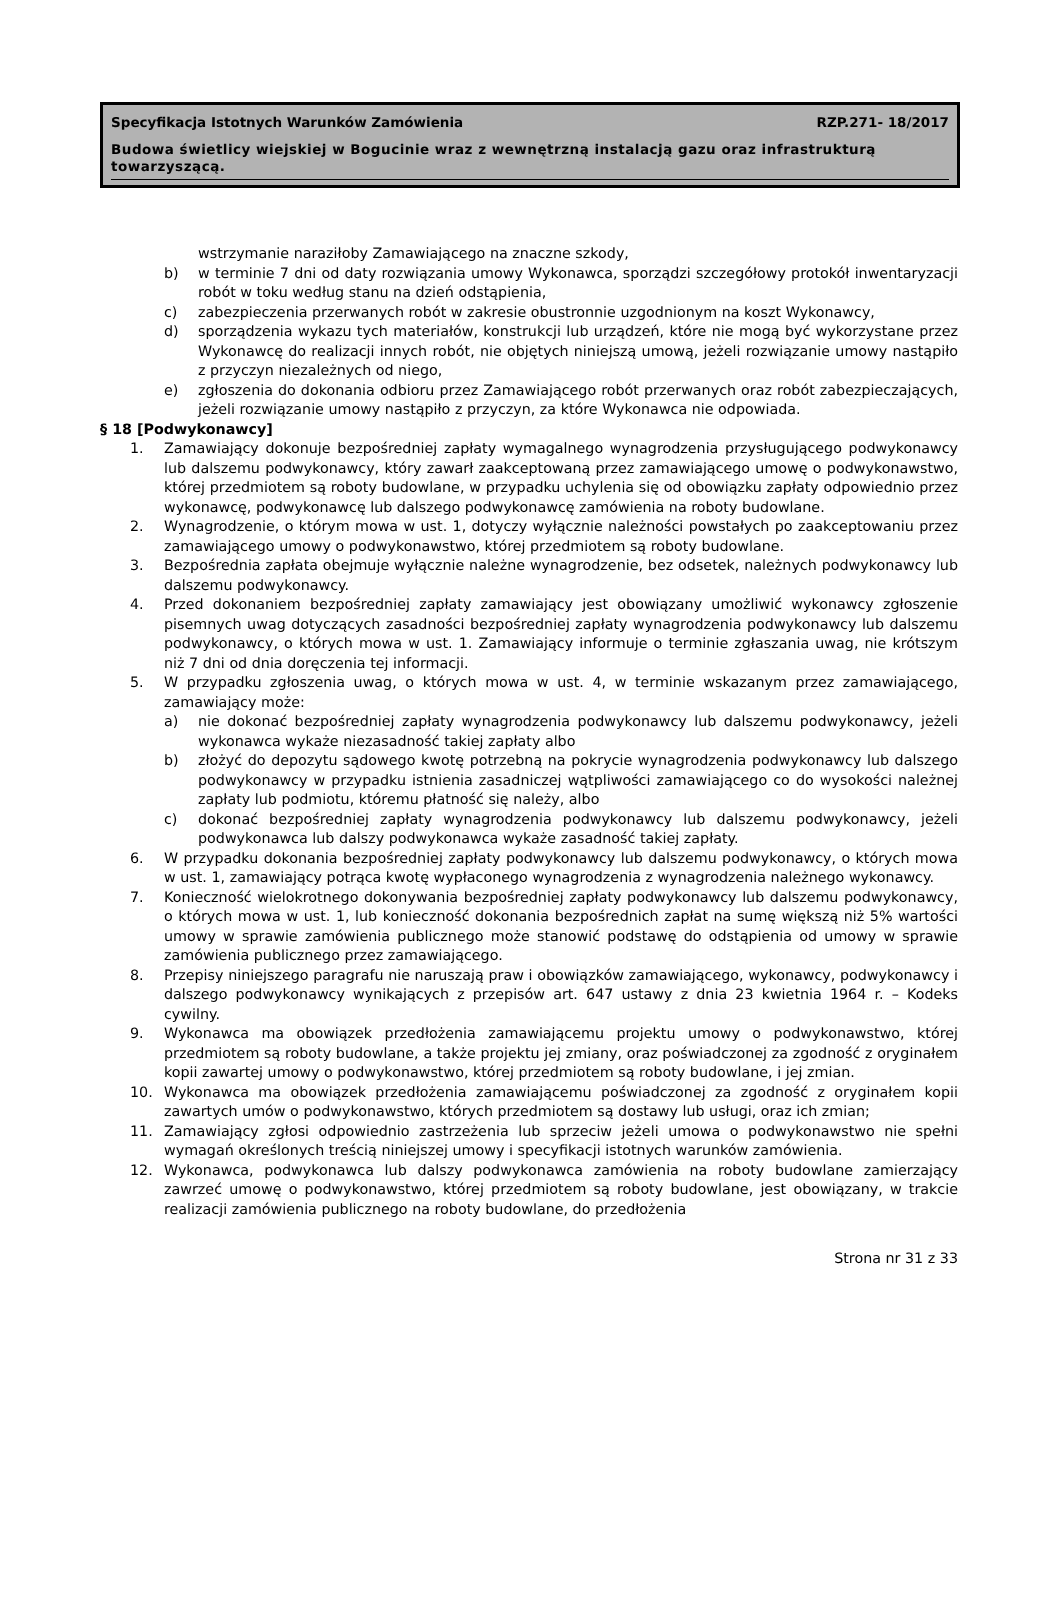Specyfikacja Istotnych Warunków Zamówienia RZP.271- 18/2017
Budowa świetlicy wiejskiej w Bogucinie wraz z wewnętrzną instalacją gazu oraz infrastrukturą towarzyszącą.
wstrzymanie naraziłoby Zamawiającego na znaczne szkody,
b) w terminie 7 dni od daty rozwiązania umowy Wykonawca, sporządzi szczegółowy protokół inwentaryzacji robót w toku według stanu na dzień odstąpienia,
c) zabezpieczenia przerwanych robót w zakresie obustronnie uzgodnionym na koszt Wykonawcy,
d) sporządzenia wykazu tych materiałów, konstrukcji lub urządzeń, które nie mogą być wykorzystane przez Wykonawcę do realizacji innych robót, nie objętych niniejszą umową, jeżeli rozwiązanie umowy nastąpiło z przyczyn niezależnych od niego,
e) zgłoszenia do dokonania odbioru przez Zamawiającego robót przerwanych oraz robót zabezpieczających, jeżeli rozwiązanie umowy nastąpiło z przyczyn, za które Wykonawca nie odpowiada.
§ 18 [Podwykonawcy]
1. Zamawiający dokonuje bezpośredniej zapłaty wymagalnego wynagrodzenia przysługującego podwykonawcy lub dalszemu podwykonawcy, który zawarł zaakceptowaną przez zamawiającego umowę o podwykonawstwo, której przedmiotem są roboty budowlane, w przypadku uchylenia się od obowiązku zapłaty odpowiednio przez wykonawcę, podwykonawcę lub dalszego podwykonawcę zamówienia na roboty budowlane.
2. Wynagrodzenie, o którym mowa w ust. 1, dotyczy wyłącznie należności powstałych po zaakceptowaniu przez zamawiającego umowy o podwykonawstwo, której przedmiotem są roboty budowlane.
3. Bezpośrednia zapłata obejmuje wyłącznie należne wynagrodzenie, bez odsetek, należnych podwykonawcy lub dalszemu podwykonawcy.
4. Przed dokonaniem bezpośredniej zapłaty zamawiający jest obowiązany umożliwić wykonawcy zgłoszenie pisemnych uwag dotyczących zasadności bezpośredniej zapłaty wynagrodzenia podwykonawcy lub dalszemu podwykonawcy, o których mowa w ust. 1. Zamawiający informuje o terminie zgłaszania uwag, nie krótszym niż 7 dni od dnia doręczenia tej informacji.
5. W przypadku zgłoszenia uwag, o których mowa w ust. 4, w terminie wskazanym przez zamawiającego, zamawiający może:
a) nie dokonać bezpośredniej zapłaty wynagrodzenia podwykonawcy lub dalszemu podwykonawcy, jeżeli wykonawca wykaże niezasadność takiej zapłaty albo
b) złożyć do depozytu sądowego kwotę potrzebną na pokrycie wynagrodzenia podwykonawcy lub dalszego podwykonawcy w przypadku istnienia zasadniczej wątpliwości zamawiającego co do wysokości należnej zapłaty lub podmiotu, któremu płatność się należy, albo
c) dokonać bezpośredniej zapłaty wynagrodzenia podwykonawcy lub dalszemu podwykonawcy, jeżeli podwykonawca lub dalszy podwykonawca wykaże zasadność takiej zapłaty.
6. W przypadku dokonania bezpośredniej zapłaty podwykonawcy lub dalszemu podwykonawcy, o których mowa w ust. 1, zamawiający potrąca kwotę wypłaconego wynagrodzenia z wynagrodzenia należnego wykonawcy.
7. Konieczność wielokrotnego dokonywania bezpośredniej zapłaty podwykonawcy lub dalszemu podwykonawcy, o których mowa w ust. 1, lub konieczność dokonania bezpośrednich zapłat na sumę większą niż 5% wartości umowy w sprawie zamówienia publicznego może stanowić podstawę do odstąpienia od umowy w sprawie zamówienia publicznego przez zamawiającego.
8. Przepisy niniejszego paragrafu nie naruszają praw i obowiązków zamawiającego, wykonawcy, podwykonawcy i dalszego podwykonawcy wynikających z przepisów art. 647 ustawy z dnia 23 kwietnia 1964 r. – Kodeks cywilny.
9. Wykonawca ma obowiązek przedłożenia zamawiającemu projektu umowy o podwykonawstwo, której przedmiotem są roboty budowlane, a także projektu jej zmiany, oraz poświadczonej za zgodność z oryginałem kopii zawartej umowy o podwykonawstwo, której przedmiotem są roboty budowlane, i jej zmian.
10. Wykonawca ma obowiązek przedłożenia zamawiającemu poświadczonej za zgodność z oryginałem kopii zawartych umów o podwykonawstwo, których przedmiotem są dostawy lub usługi, oraz ich zmian;
11. Zamawiający zgłosi odpowiednio zastrzeżenia lub sprzeciw jeżeli umowa o podwykonawstwo nie spełni wymagań określonych treścią niniejszej umowy i specyfikacji istotnych warunków zamówienia.
12. Wykonawca, podwykonawca lub dalszy podwykonawca zamówienia na roboty budowlane zamierzający zawrzeć umowę o podwykonawstwo, której przedmiotem są roboty budowlane, jest obowiązany, w trakcie realizacji zamówienia publicznego na roboty budowlane, do przedłożenia
Strona nr 31 z 33